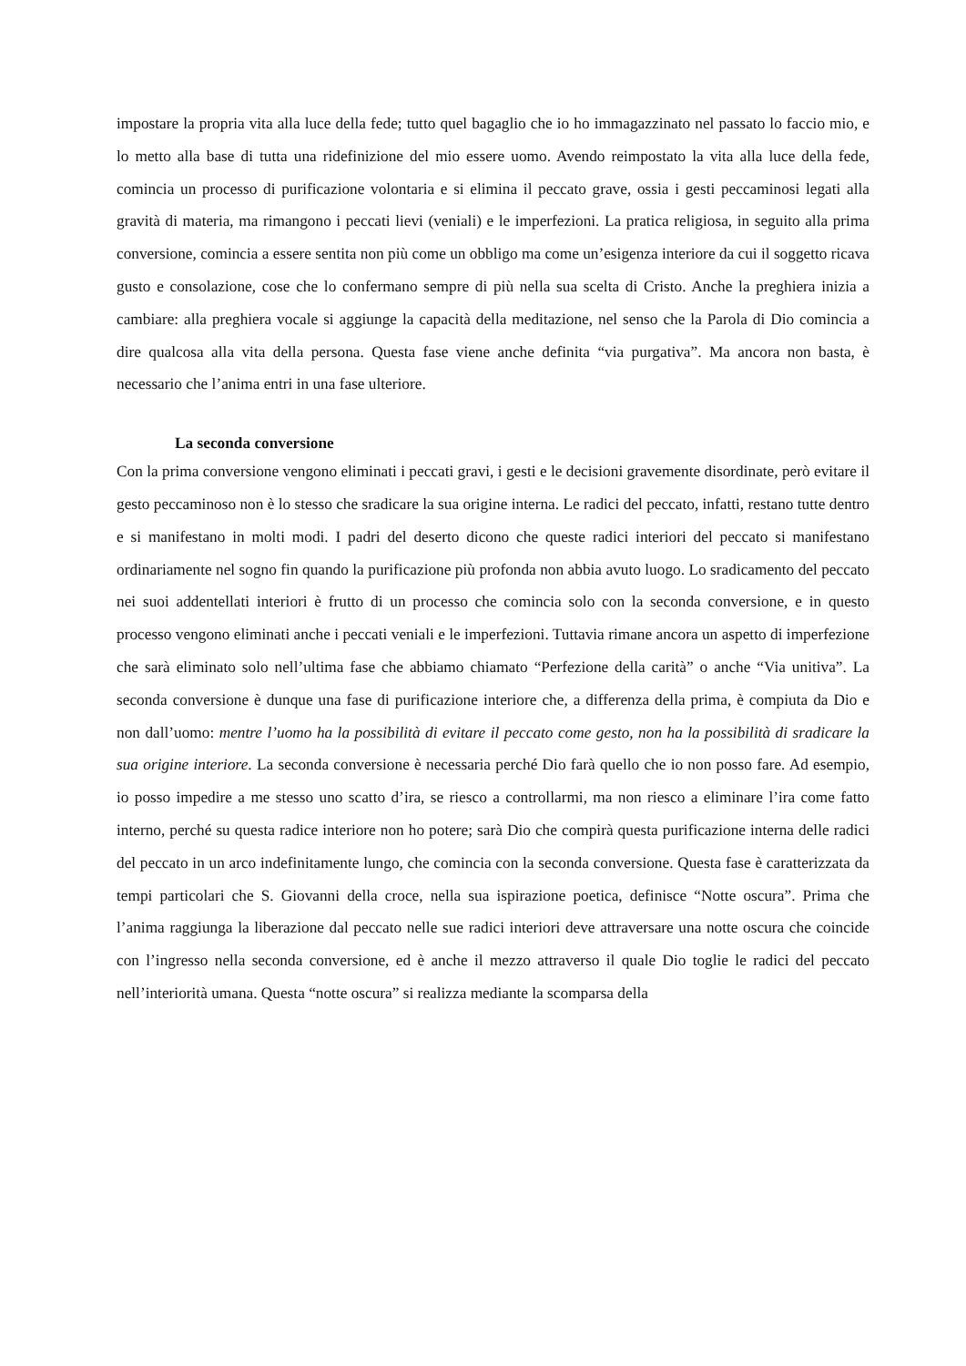impostare la propria vita alla luce della fede; tutto quel bagaglio che io ho immagazzinato nel passato lo faccio mio, e lo metto alla base di tutta una ridefinizione del mio essere uomo. Avendo reimpostato la vita alla luce della fede, comincia un processo di purificazione volontaria e si elimina il peccato grave, ossia i gesti peccaminosi legati alla gravità di materia, ma rimangono i peccati lievi (veniali) e le imperfezioni. La pratica religiosa, in seguito alla prima conversione, comincia a essere sentita non più come un obbligo ma come un’esigenza interiore da cui il soggetto ricava gusto e consolazione, cose che lo confermano sempre di più nella sua scelta di Cristo. Anche la preghiera inizia a cambiare: alla preghiera vocale si aggiunge la capacità della meditazione, nel senso che la Parola di Dio comincia a dire qualcosa alla vita della persona. Questa fase viene anche definita “via purgativa”. Ma ancora non basta, è necessario che l’anima entri in una fase ulteriore.
La seconda conversione
Con la prima conversione vengono eliminati i peccati gravi, i gesti e le decisioni gravemente disordinate, però evitare il gesto peccaminoso non è lo stesso che sradicare la sua origine interna. Le radici del peccato, infatti, restano tutte dentro e si manifestano in molti modi. I padri del deserto dicono che queste radici interiori del peccato si manifestano ordinariamente nel sogno fin quando la purificazione più profonda non abbia avuto luogo. Lo sradicamento del peccato nei suoi addentellati interiori è frutto di un processo che comincia solo con la seconda conversione, e in questo processo vengono eliminati anche i peccati veniali e le imperfezioni. Tuttavia rimane ancora un aspetto di imperfezione che sarà eliminato solo nell’ultima fase che abbiamo chiamato “Perfezione della carità” o anche “Via unitiva”. La seconda conversione è dunque una fase di purificazione interiore che, a differenza della prima, è compiuta da Dio e non dall’uomo: mentre l’uomo ha la possibilità di evitare il peccato come gesto, non ha la possibilità di sradicare la sua origine interiore. La seconda conversione è necessaria perché Dio farà quello che io non posso fare. Ad esempio, io posso impedire a me stesso uno scatto d’ira, se riesco a controllarmi, ma non riesco a eliminare l’ira come fatto interno, perché su questa radice interiore non ho potere; sarà Dio che compirà questa purificazione interna delle radici del peccato in un arco indefinitamente lungo, che comincia con la seconda conversione. Questa fase è caratterizzata da tempi particolari che S. Giovanni della croce, nella sua ispirazione poetica, definisce “Notte oscura”. Prima che l’anima raggiunga la liberazione dal peccato nelle sue radici interiori deve attraversare una notte oscura che coincide con l’ingresso nella seconda conversione, ed è anche il mezzo attraverso il quale Dio toglie le radici del peccato nell’interiorità umana. Questa “notte oscura” si realizza mediante la scomparsa della